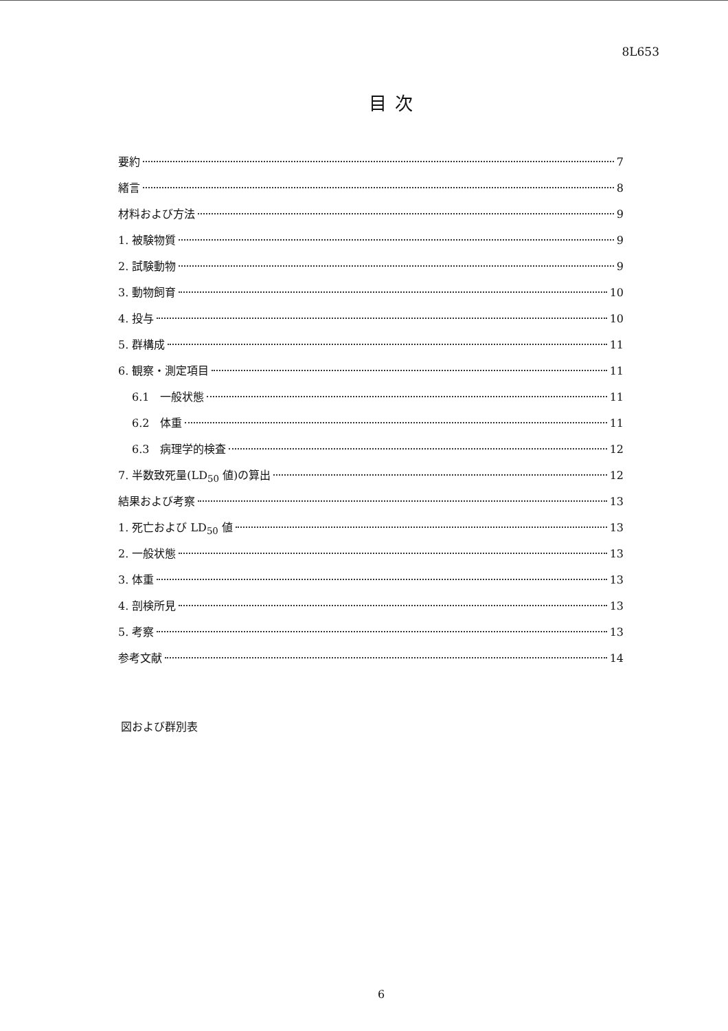8L653
目次
要約 7
緒言 8
材料および方法 9
1. 被験物質 9
2. 試験動物 9
3. 動物飼育 10
4. 投与 10
5. 群構成 11
6. 観察・測定項目 11
6.1　一般状態 11
6.2　体重 11
6.3　病理学的検査 12
7. 半数致死量(LD<sub>50</sub> 値)の算出 12
結果および考察 13
1. 死亡および LD<sub>50</sub> 値 13
2. 一般状態 13
3. 体重 13
4. 剖検所見 13
5. 考察 13
参考文献 14
図および群別表
6